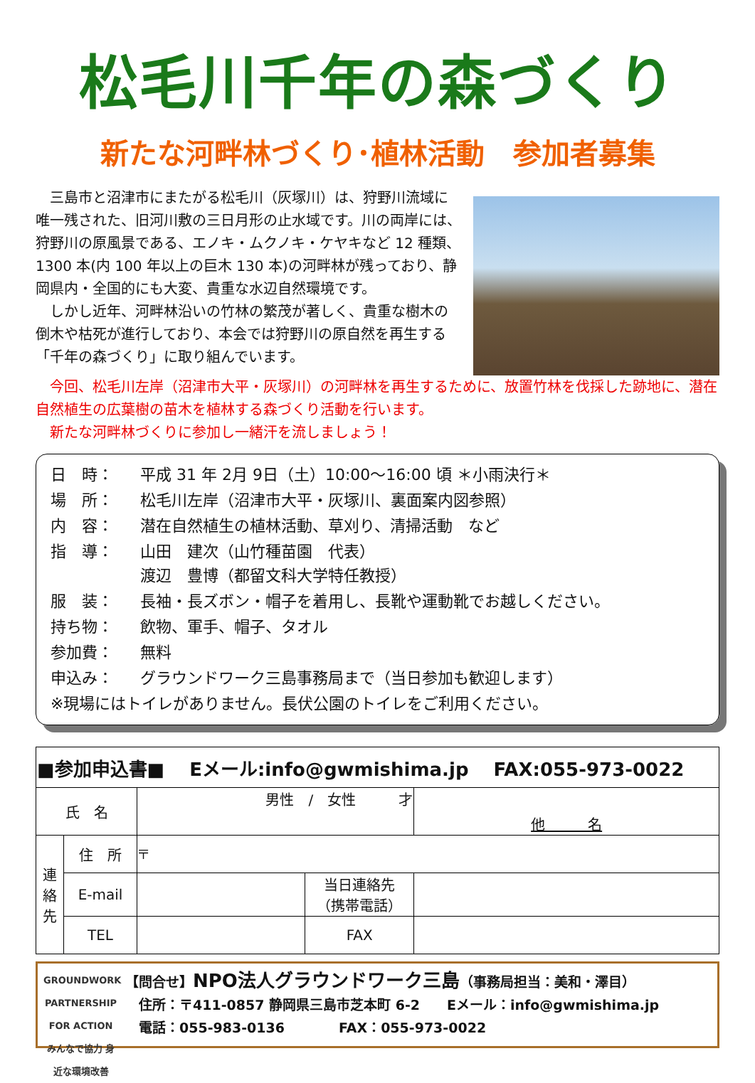松毛川千年の森づくり
新たな河畔林づくり･植林活動　参加者募集
　三島市と沼津市にまたがる松毛川（灰塚川）は、狩野川流域に唯一残された、旧河川敷の三日月形の止水域です。川の両岸には、狩野川の原風景である、エノキ・ムクノキ・ケヤキなど 12 種類、1300 本(内 100 年以上の巨木 130 本)の河畔林が残っており、静岡県内・全国的にも大変、貴重な水辺自然環境です。
　しかし近年、河畔林沿いの竹林の繁茂が著しく、貴重な樹木の倒木や枯死が進行しており、本会では狩野川の原自然を再生する「千年の森づくり」に取り組んでいます。
　今回、松毛川左岸（沼津市大平・灰塚川）の河畔林を再生するために、放置竹林を伐採した跡地に、潜在自然植生の広葉樹の苗木を植林する森づくり活動を行います。
　新たな河畔林づくりに参加し一緒汗を流しましょう！
| 日 時： | 平成 31 年 2月 9日（土）10:00～16:00 頃 ＊小雨決行＊ |
| 場 所： | 松毛川左岸（沼津市大平・灰塚川、裏面案内図参照） |
| 内 容： | 潜在自然植生の植林活動、草刈り、清掃活動 など |
| 指 導： | 山田 建次（山竹種苗園 代表） 渡辺 豊博（都留文科大学特任教授） |
| 服 装： | 長袖・長ズボン・帽子を着用し、長靴や運動靴でお越しください。 |
| 持ち物： | 飲物、軍手、帽子、タオル |
| 参加費： | 無料 |
| 申込み： | グラウンドワーク三島事務局まで（当日参加も歓迎します） |
| ※現場にはトイレがありません。長伏公園のトイレをご利用ください。 | |
| ■参加申込書■ Eメール:info@gwmishima.jp FAX:055-973-0022 | | | | |
| 氏 名 | | 男性 / 女性 才 | | 他 名 |
| 連絡先 | 住 所 | 〒 | | |
| | E-mail | | 当日連絡先 （携帯電話） | |
| | TEL | | FAX | |
GROUNDWORK
PARTNERSHIP FOR ACTION
みんなで協力 身近な環境改善
【問合せ】NPO法人グラウンドワーク三島（事務局担当：美和・澤目）
　住所：〒411-0857 静岡県三島市芝本町 6-2　　Eメール：info@gwmishima.jp
　電話：055-983-0136　　　　FAX：055-973-0022